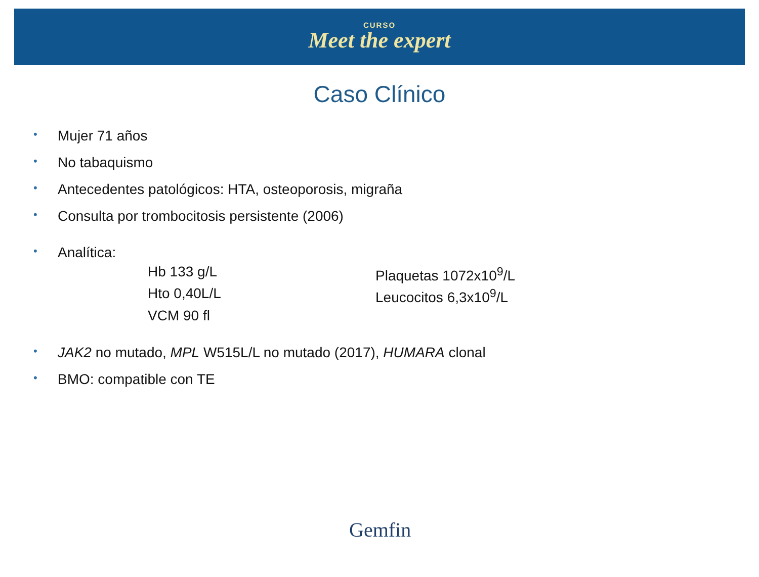CURSO
Meet the expert
Caso Clínico
• Mujer 71 años
• No tabaquismo
• Antecedentes patológicos: HTA, osteoporosis, migraña
• Consulta por trombocitosis persistente (2006)
• Analítica:
Hb 133 g/L
Plaquetas 1072x10<sup>9</sup>/L
Hto 0,40L/L
Leucocitos 6,3x10<sup>9</sup>/L
VCM 90 fl
• JAK2 no mutado, MPL W515L/L no mutado (2017), HUMARA clonal
• BMO: compatible con TE
Gemfin